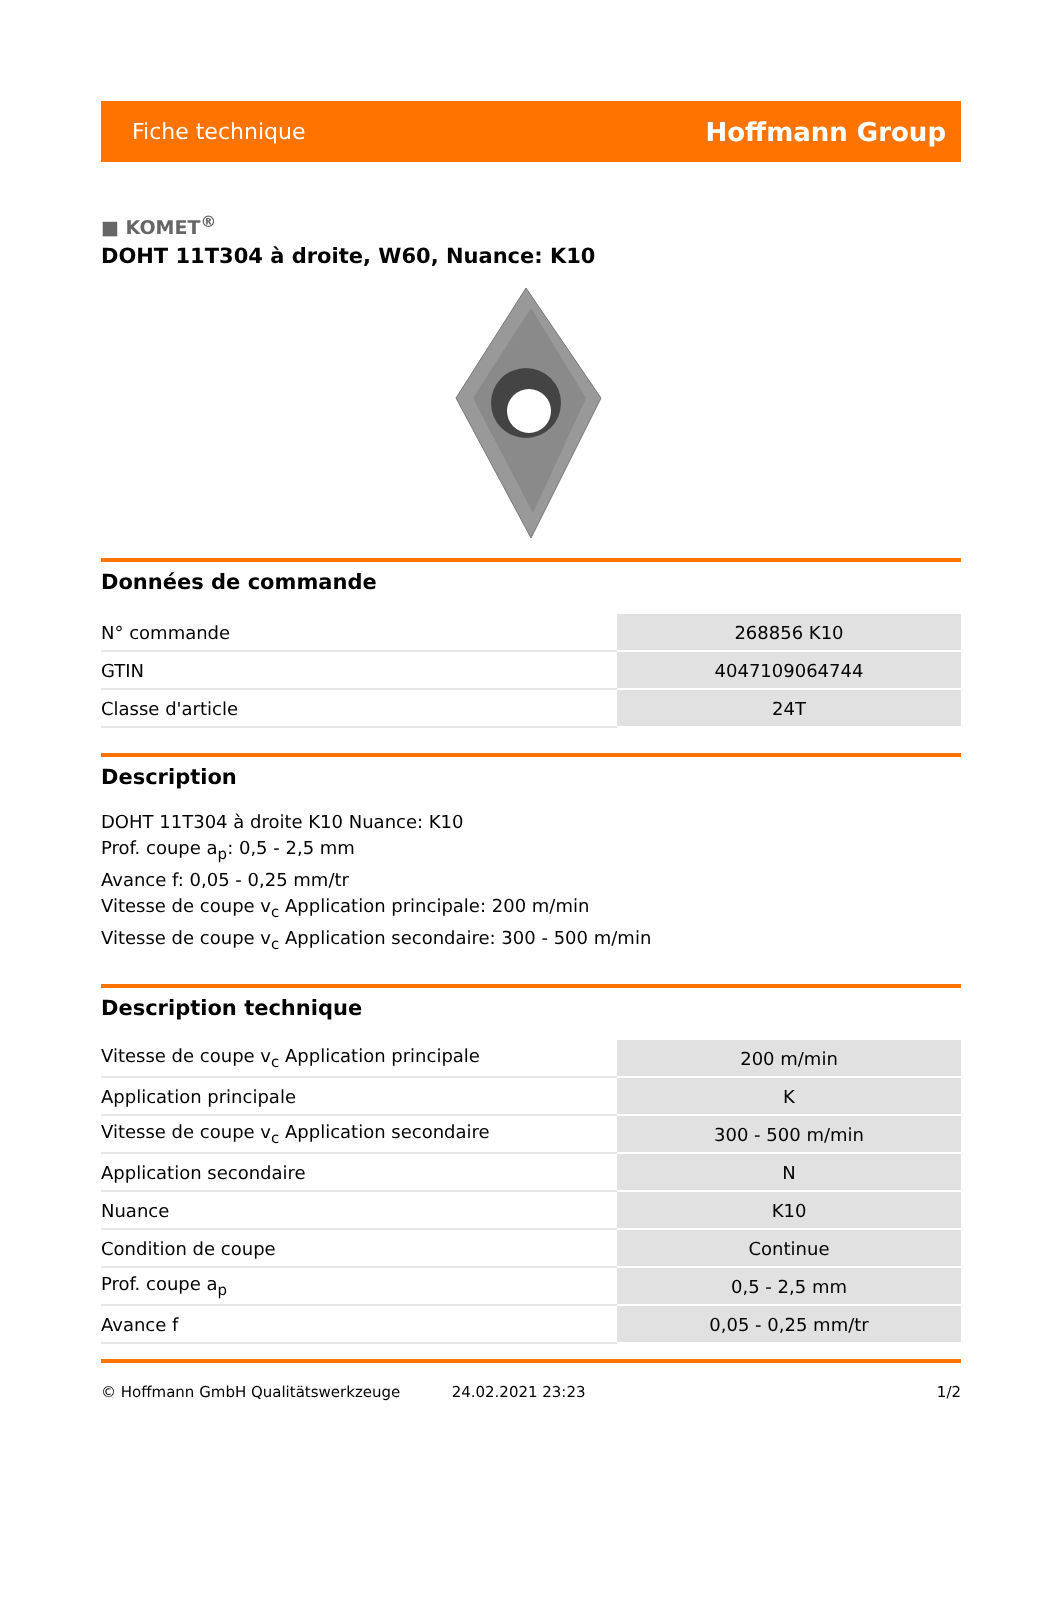Fiche technique Hoffmann Group
■ KOMET<sup>®</sup>
DOHT 11T304 à droite, W60, Nuance: K10
Données de commande
| N° commande | 268856 K10 |
| GTIN | 4047109064744 |
| Classe d'article | 24T |
Description
DOHT 11T304 à droite K10 Nuance: K10
Prof. coupe a<sub>p</sub>: 0,5 - 2,5 mm
Avance f: 0,05 - 0,25 mm/tr
Vitesse de coupe v<sub>c</sub> Application principale: 200 m/min
Vitesse de coupe v<sub>c</sub> Application secondaire: 300 - 500 m/min
Description technique
| Vitesse de coupe v<sub>c</sub> Application principale | 200 m/min |
| Application principale | K |
| Vitesse de coupe v<sub>c</sub> Application secondaire | 300 - 500 m/min |
| Application secondaire | N |
| Nuance | K10 |
| Condition de coupe | Continue |
| Prof. coupe a<sub>p</sub> | 0,5 - 2,5 mm |
| Avance f | 0,05 - 0,25 mm/tr |
© Hoffmann GmbH Qualitätswerkzeuge 24.02.2021 23:23 1/2